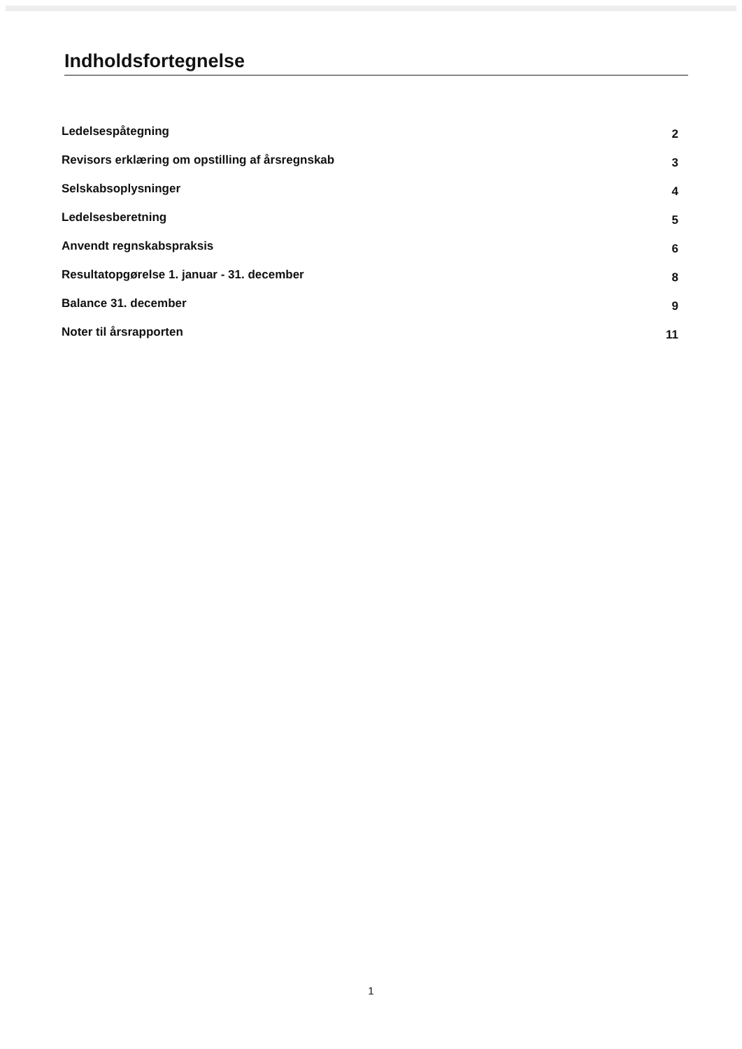Indholdsfortegnelse
Ledelsespåtegning 2
Revisors erklæring om opstilling af årsregnskab 3
Selskabsoplysninger 4
Ledelsesberetning 5
Anvendt regnskabspraksis 6
Resultatopgørelse 1. januar - 31. december 8
Balance 31. december 9
Noter til årsrapporten 11
1